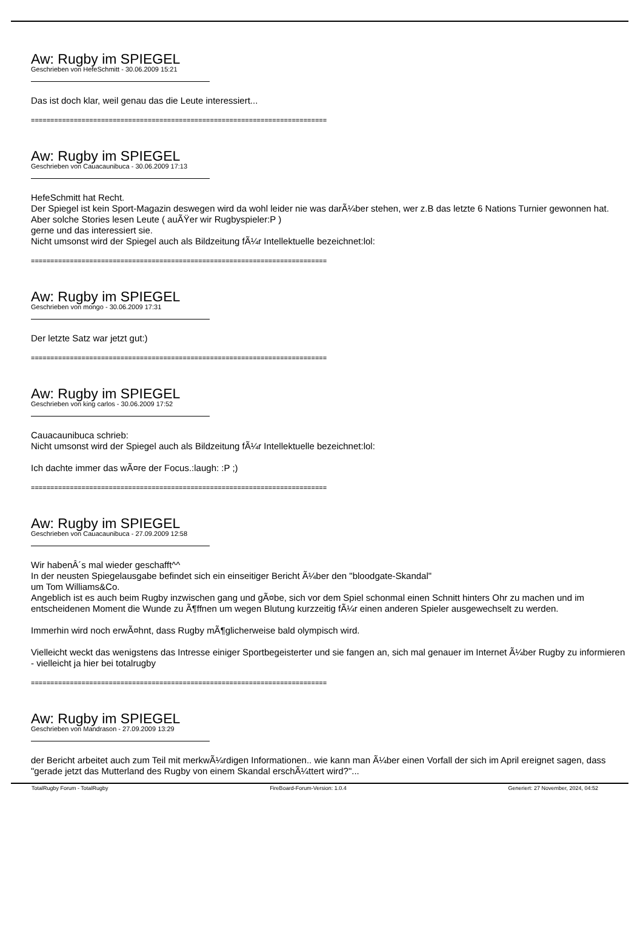Aw: Rugby im SPIEGEL
Geschrieben von HefeSchmitt - 30.06.2009 15:21
Das ist doch klar, weil genau das die Leute interessiert...
============================================================================
Aw: Rugby im SPIEGEL
Geschrieben von Cauacaunibuca - 30.06.2009 17:13
HefeSchmitt hat Recht.
Der Spiegel ist kein Sport-Magazin deswegen wird da wohl leider nie was darÃ¼ber stehen, wer z.B das letzte 6 Nations Turnier gewonnen hat.
Aber solche Stories lesen Leute ( auÃŸer wir Rugbyspieler:P )
gerne und das interessiert sie.
Nicht umsonst wird der Spiegel auch als Bildzeitung fÃ¼r Intellektuelle bezeichnet:lol:
============================================================================
Aw: Rugby im SPIEGEL
Geschrieben von mongo - 30.06.2009 17:31
Der letzte Satz war jetzt gut:)
============================================================================
Aw: Rugby im SPIEGEL
Geschrieben von king carlos - 30.06.2009 17:52
Cauacaunibuca schrieb:
Nicht umsonst wird der Spiegel auch als Bildzeitung fÃ¼r Intellektuelle bezeichnet:lol:
Ich dachte immer das wÃ¤re der Focus.:laugh: :P ;)
============================================================================
Aw: Rugby im SPIEGEL
Geschrieben von Cauacaunibuca - 27.09.2009 12:58
Wir habenÂ´s mal wieder geschafft^^
In der neusten Spiegelausgabe befindet sich ein einseitiger Bericht Ã¼ber den "bloodgate-Skandal"
um Tom Williams&Co.
Angeblich ist es auch beim Rugby inzwischen gang und gÃ¤be, sich vor dem Spiel schonmal einen Schnitt hinters Ohr zu machen und im entscheidenen Moment die Wunde zu Ã¶ffnen um wegen Blutung kurzzeitig fÃ¼r einen anderen Spieler ausgewechselt zu werden.
Immerhin wird noch erwÃ¤hnt, dass Rugby mÃ¶glicherweise bald olympisch wird.
Vielleicht weckt das wenigstens das Intresse einiger Sportbegeisterter und sie fangen an, sich mal genauer im Internet Ã¼ber Rugby zu informieren - vielleicht ja hier bei totalrugby
============================================================================
Aw: Rugby im SPIEGEL
Geschrieben von Mandrason - 27.09.2009 13:29
der Bericht arbeitet auch zum Teil mit merkwÃ¼rdigen Informationen.. wie kann man Ã¼ber einen Vorfall der sich im April ereignet sagen, dass "gerade jetzt das Mutterland des Rugby von einem Skandal erschÃ¼ttert wird?"...
TotalRugby Forum - TotalRugby FireBoard-Forum-Version: 1.0.4 Generiert: 27 November, 2024, 04:52